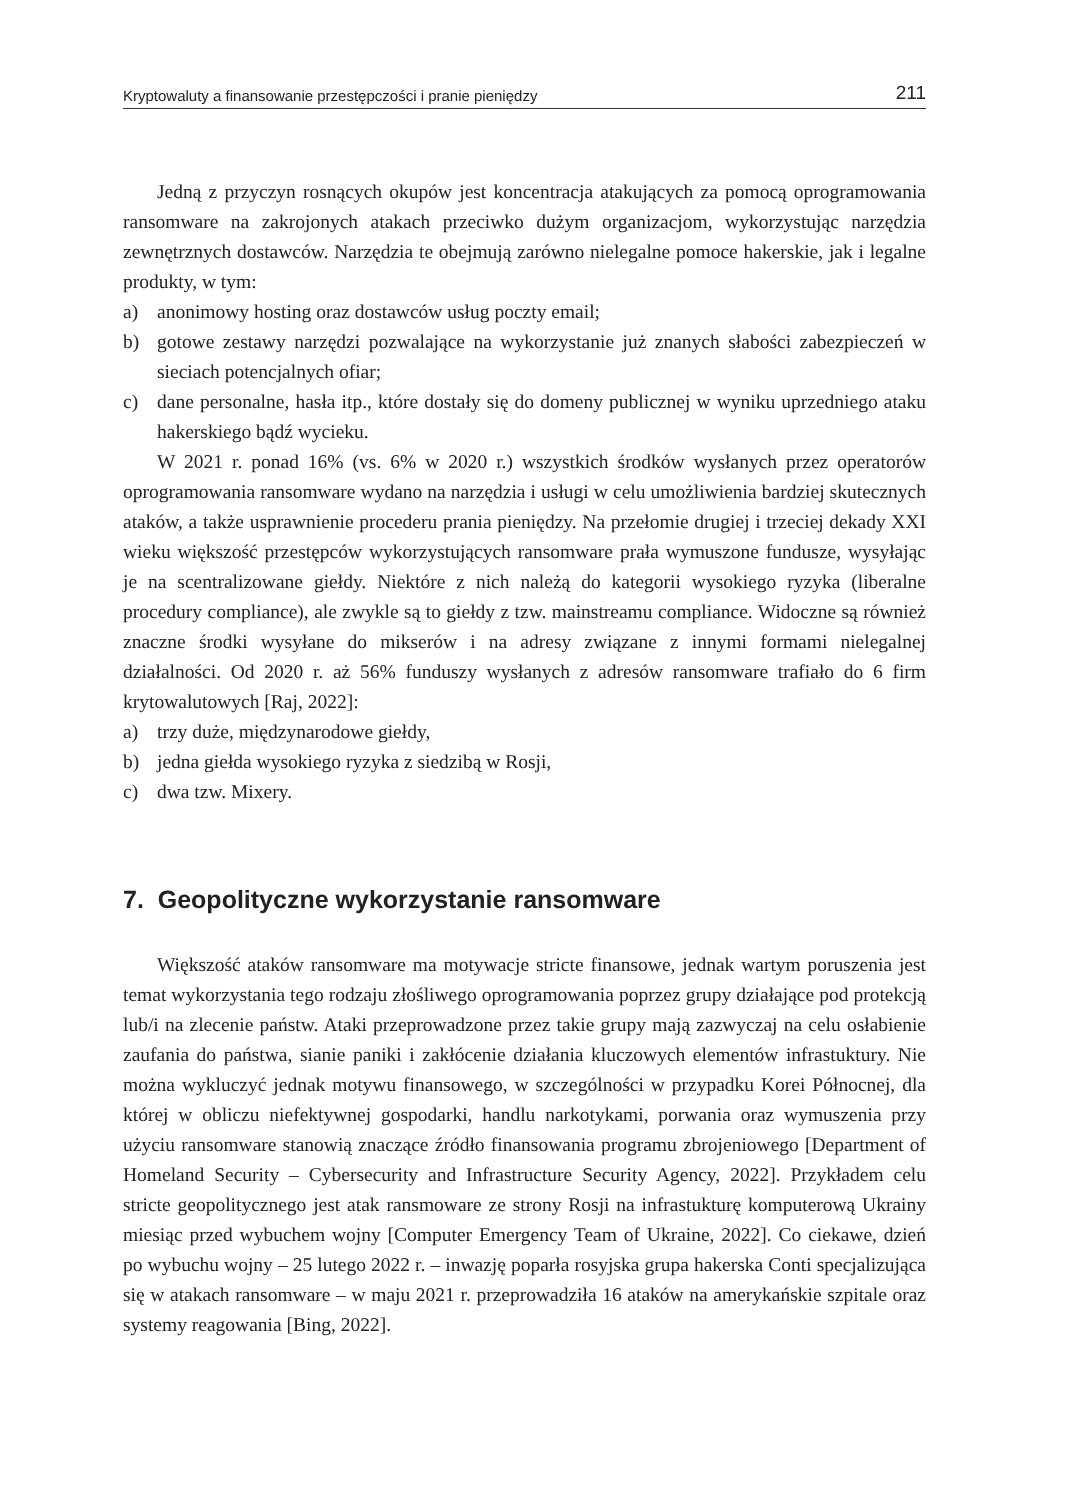Kryptowaluty a finansowanie przestępczości i pranie pieniędzy 211
Jedną z przyczyn rosnących okupów jest koncentracja atakujących za pomocą oprogramowania ransomware na zakrojonych atakach przeciwko dużym organizacjom, wykorzystując narzędzia zewnętrznych dostawców. Narzędzia te obejmują zarówno nielegalne pomoce hakerskie, jak i legalne produkty, w tym:
a) anonimowy hosting oraz dostawców usług poczty email;
b) gotowe zestawy narzędzi pozwalające na wykorzystanie już znanych słabości zabezpieczeń w sieciach potencjalnych ofiar;
c) dane personalne, hasła itp., które dostały się do domeny publicznej w wyniku uprzedniego ataku hakerskiego bądź wycieku.
W 2021 r. ponad 16% (vs. 6% w 2020 r.) wszystkich środków wysłanych przez operatorów oprogramowania ransomware wydano na narzędzia i usługi w celu umożliwienia bardziej skutecznych ataków, a także usprawnienie procederu prania pieniędzy. Na przełomie drugiej i trzeciej dekady XXI wieku większość przestępców wykorzystujących ransomware prała wymuszone fundusze, wysyłając je na scentralizowane giełdy. Niektóre z nich należą do kategorii wysokiego ryzyka (liberalne procedury compliance), ale zwykle są to giełdy z tzw. mainstreamu compliance. Widoczne są również znaczne środki wysyłane do mikserów i na adresy związane z innymi formami nielegalnej działalności. Od 2020 r. aż 56% funduszy wysłanych z adresów ransomware trafiało do 6 firm krytowalutowych [Raj, 2022]:
a) trzy duże, międzynarodowe giełdy,
b) jedna giełda wysokiego ryzyka z siedzibą w Rosji,
c) dwa tzw. Mixery.
7. Geopolityczne wykorzystanie ransomware
Większość ataków ransomware ma motywacje stricte finansowe, jednak wartym poruszenia jest temat wykorzystania tego rodzaju złośliwego oprogramowania poprzez grupy działające pod protekcją lub/i na zlecenie państw. Ataki przeprowadzone przez takie grupy mają zazwyczaj na celu osłabienie zaufania do państwa, sianie paniki i zakłócenie działania kluczowych elementów infrastuktury. Nie można wykluczyć jednak motywu finansowego, w szczególności w przypadku Korei Północnej, dla której w obliczu niefektywnej gospodarki, handlu narkotykami, porwania oraz wymuszenia przy użyciu ransomware stanowią znaczące źródło finansowania programu zbrojeniowego [Department of Homeland Security – Cybersecurity and Infrastructure Security Agency, 2022]. Przykładem celu stricte geopolitycznego jest atak ransmoware ze strony Rosji na infrastukturę komputerową Ukrainy miesiąc przed wybuchem wojny [Computer Emergency Team of Ukraine, 2022]. Co ciekawe, dzień po wybuchu wojny – 25 lutego 2022 r. – inwazję poparła rosyjska grupa hakerska Conti specjalizująca się w atakach ransomware – w maju 2021 r. przeprowadziła 16 ataków na amerykańskie szpitale oraz systemy reagowania [Bing, 2022].